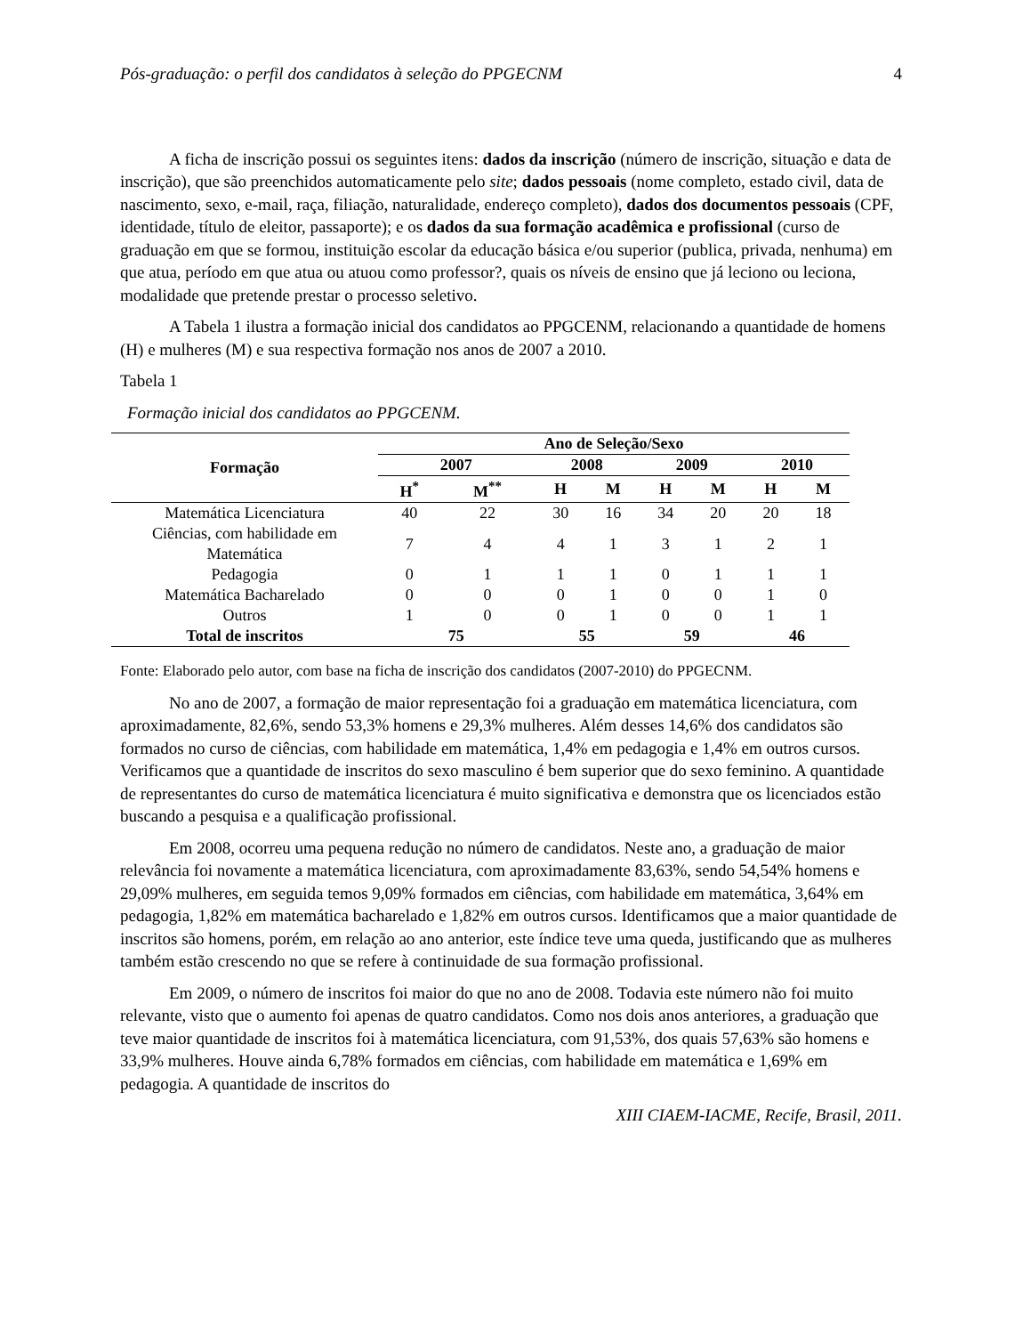Pós-graduação: o perfil dos candidatos à seleção do PPGECNM 4
A ficha de inscrição possui os seguintes itens: dados da inscrição (número de inscrição, situação e data de inscrição), que são preenchidos automaticamente pelo site; dados pessoais (nome completo, estado civil, data de nascimento, sexo, e-mail, raça, filiação, naturalidade, endereço completo), dados dos documentos pessoais (CPF, identidade, título de eleitor, passaporte); e os dados da sua formação acadêmica e profissional (curso de graduação em que se formou, instituição escolar da educação básica e/ou superior (publica, privada, nenhuma) em que atua, período em que atua ou atuou como professor?, quais os níveis de ensino que já leciono ou leciona, modalidade que pretende prestar o processo seletivo.
A Tabela 1 ilustra a formação inicial dos candidatos ao PPGCENM, relacionando a quantidade de homens (H) e mulheres (M) e sua respectiva formação nos anos de 2007 a 2010.
Tabela 1
Formação inicial dos candidatos ao PPGCENM.
| Formação | Ano de Seleção/Sexo | | | | | | | |
| --- | --- | --- | --- | --- | --- | --- | --- | --- |
| | 2007 | | 2008 | | 2009 | | 2010 | |
| | H<sup>*</sup> | M<sup>**</sup> | H | M | H | M | H | M |
| Matemática Licenciatura | 40 | 22 | 30 | 16 | 34 | 20 | 20 | 18 |
| Ciências, com habilidade em Matemática | 7 | 4 | 4 | 1 | 3 | 1 | 2 | 1 |
| Pedagogia | 0 | 1 | 1 | 1 | 0 | 1 | 1 | 1 |
| Matemática Bacharelado | 0 | 0 | 0 | 1 | 0 | 0 | 1 | 0 |
| Outros | 1 | 0 | 0 | 1 | 0 | 0 | 1 | 1 |
| Total de inscritos | 75 | | 55 | | 59 | | 46 | |
Fonte: Elaborado pelo autor, com base na ficha de inscrição dos candidatos (2007-2010) do PPGECNM.
No ano de 2007, a formação de maior representação foi a graduação em matemática licenciatura, com aproximadamente, 82,6%, sendo 53,3% homens e 29,3% mulheres. Além desses 14,6% dos candidatos são formados no curso de ciências, com habilidade em matemática, 1,4% em pedagogia e 1,4% em outros cursos. Verificamos que a quantidade de inscritos do sexo masculino é bem superior que do sexo feminino. A quantidade de representantes do curso de matemática licenciatura é muito significativa e demonstra que os licenciados estão buscando a pesquisa e a qualificação profissional.
Em 2008, ocorreu uma pequena redução no número de candidatos. Neste ano, a graduação de maior relevância foi novamente a matemática licenciatura, com aproximadamente 83,63%, sendo 54,54% homens e 29,09% mulheres, em seguida temos 9,09% formados em ciências, com habilidade em matemática, 3,64% em pedagogia, 1,82% em matemática bacharelado e 1,82% em outros cursos. Identificamos que a maior quantidade de inscritos são homens, porém, em relação ao ano anterior, este índice teve uma queda, justificando que as mulheres também estão crescendo no que se refere à continuidade de sua formação profissional.
Em 2009, o número de inscritos foi maior do que no ano de 2008. Todavia este número não foi muito relevante, visto que o aumento foi apenas de quatro candidatos. Como nos dois anos anteriores, a graduação que teve maior quantidade de inscritos foi à matemática licenciatura, com 91,53%, dos quais 57,63% são homens e 33,9% mulheres. Houve ainda 6,78% formados em ciências, com habilidade em matemática e 1,69% em pedagogia. A quantidade de inscritos do
XIII CIAEM-IACME, Recife, Brasil, 2011.